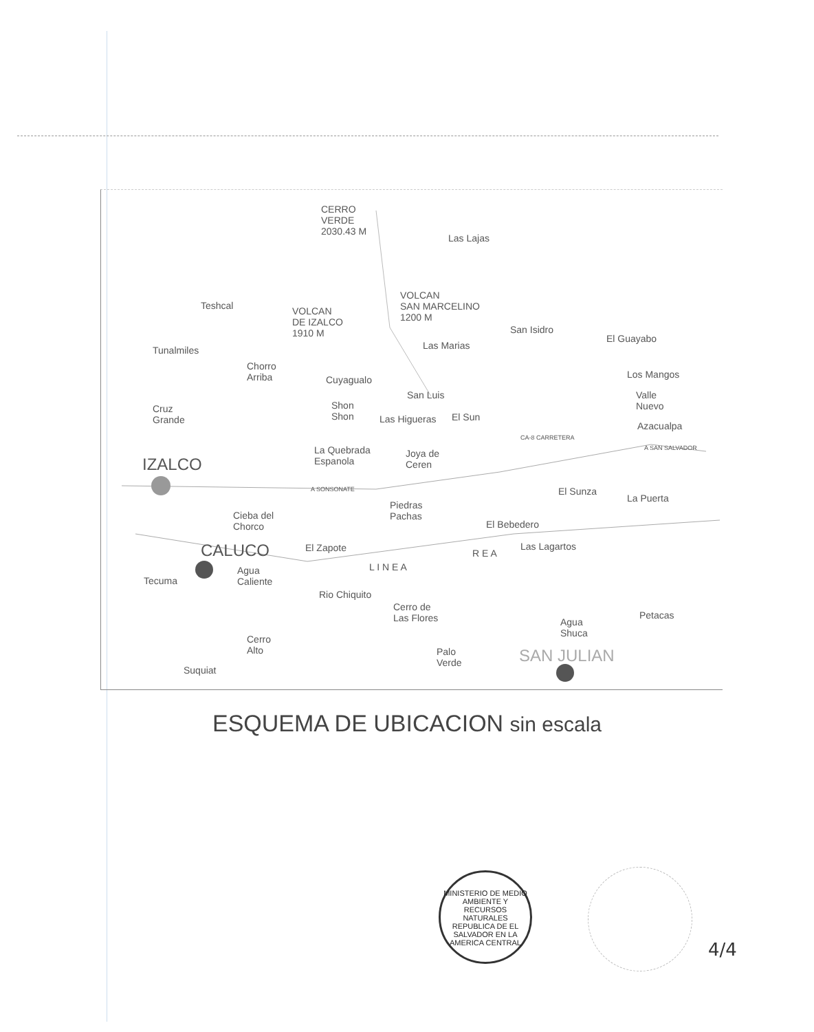CERRO
VERDE
2030.43 M Las Lajas
Teshcal VOLCAN
DE IZALCO
1910 M
VOLCAN
SAN MARCELINO
1200 M
San Isidro
El Guayabo
Las Marias Tunalmiles
Chorro
Arriba Cuyagualo Los Mangos
San Luis Valle
Nuevo Cruz
Grande
Shon
Shon Las Higueras El Sun
Azacualpa
La Quebrada
Espanola
Joya de
Ceren
CA-8 CARRETERA
A SAN SALVADOR
IZALCO
A SONSONATE El Sunza
La Puerta
Piedras
Pachas Cieba del
Chorco El Bebedero
El Zapote Las Lagartos CALUCO
L I N E A
R E A
Tecuma
Agua
Caliente
Rio Chiquito
Cerro de
Las Flores Agua
Shuca
Petacas
Cerro
Alto Palo
Verde SAN JULIAN
Suquiat
ESQUEMA DE UBICACION sin escala
MINISTERIO DE MEDIO AMBIENTE Y RECURSOS NATURALES
REPUBLICA DE EL SALVADOR EN LA AMERICA CENTRAL
4/4